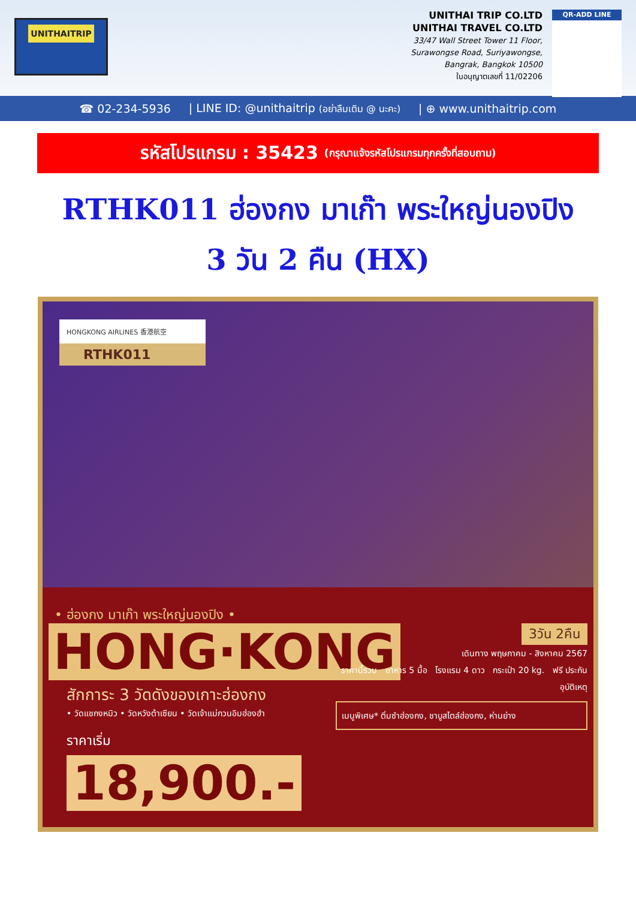UNITHAITRIP
UNITHAI TRIP CO.LTD
UNITHAI TRAVEL CO.LTD
33/47 Wall Street Tower 11 Floor,
Surawongse Road, Suriyawongse,
Bangrak, Bangkok 10500
ใบอนุญาตเลขที่ 11/02206
QR-ADD LINE
☎ 02-234-5936 | LINE ID: @unithaitrip (อย่าลืมเติม @ นะคะ) | ⊕ www.unithaitrip.com
รหัสโปรแกรม : 35423 (กรุณาแจ้งรหัสโปรแกรมทุกครั้งที่สอบถาม)
RTHK011 ฮ่องกง มาเก๊า พระใหญ่นองปิง
3 วัน 2 คืน (HX)
HONGKONG AIRLINES 香港航空
RTHK011
• ฮ่องกง มาเก๊า พระใหญ่นองปิง •
HONG·KONG
สักการะ 3 วัดดังของเกาะฮ่องกง
• วัดแชกงหมิว • วัดหวังต้าเซียน • วัดเจ้าแม่กวนอิมฮ่องฮำ
ราคาเริ่ม
18,900.-
3วัน 2คืน
เดินทาง พฤษภาคม - สิงหาคม 2567
ราคานี้รวม อาหาร 5 มื้อ โรงแรม 4 ดาว กระเป๋า 20 kg. ฟรี ประกันอุบัติเหตุ
เมนูพิเศษ* ติ่มซำฮ่องกง, ชาบูสไตล์ฮ่องกง, ห่านย่าง